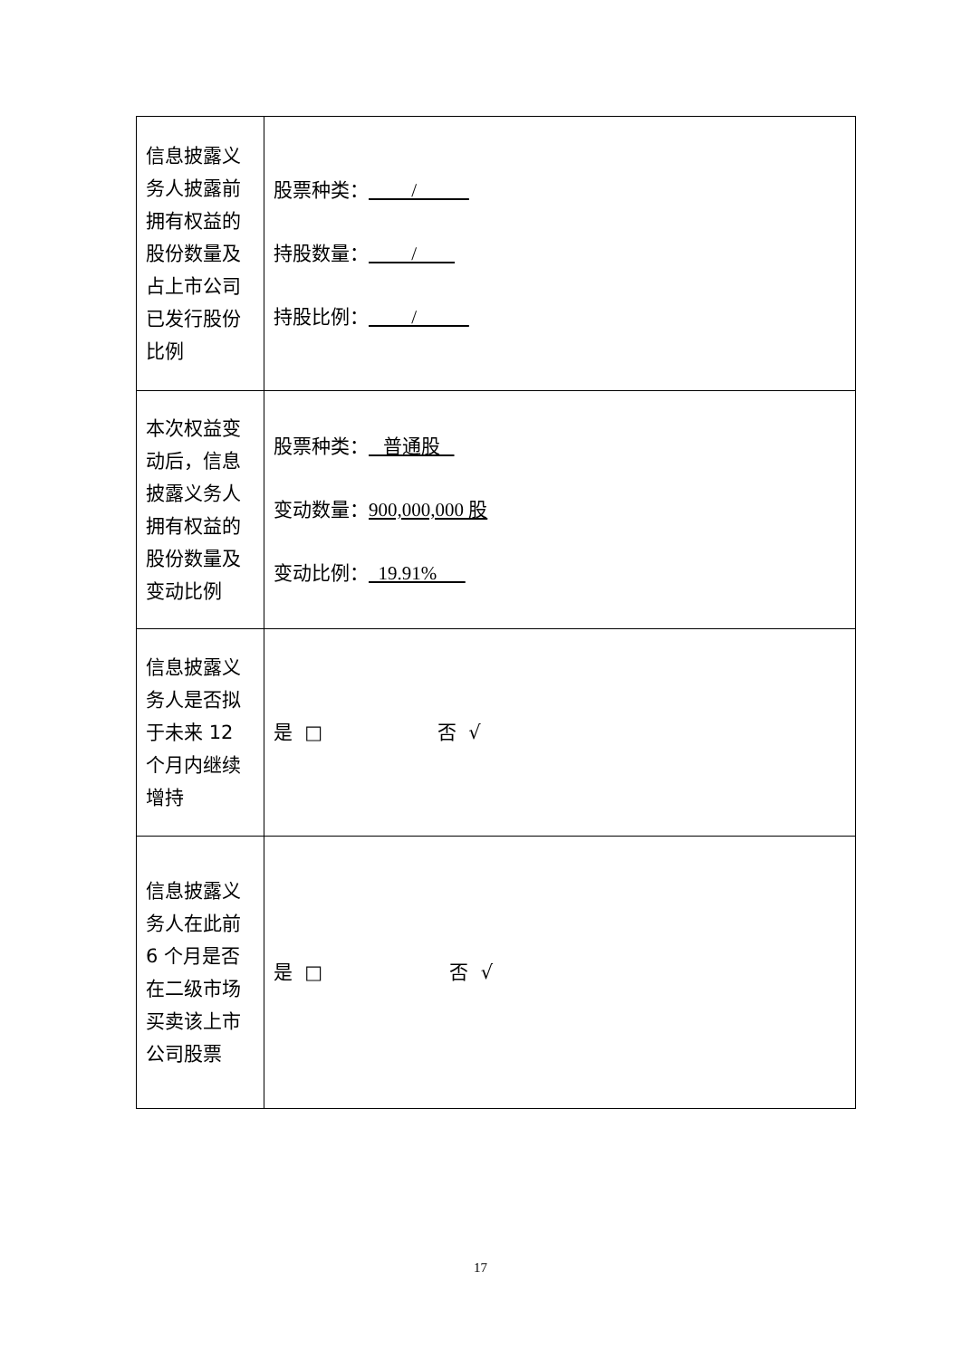| 信息披露义务人披露前拥有权益的股份数量及占上市公司已发行股份比例 | 股票种类： / 持股数量： / 持股比例： / |
| 本次权益变动后，信息披露义务人拥有权益的股份数量及变动比例 | 股票种类： 普通股 变动数量： 900,000,000 股 变动比例： 19.91% |
| 信息披露义务人是否拟于未来 12 个月内继续增持 | 是 □ 否 √ |
| 信息披露义务人在此前 6 个月是否在二级市场买卖该上市公司股票 | 是 □ 否 √ |
17